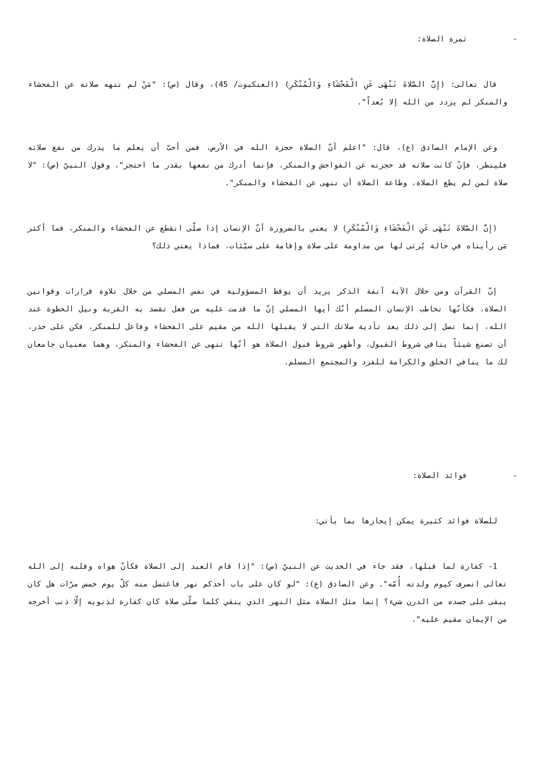- ثمرة الصلاة:
قال تعالى: (إِنَّ الصَّلاةَ تَنْهَى عَنِ الْفَحْشَاءِ وَالْمُنْكَرِ) (العنكبوت/ 45)، وقال (ص): "مَنْ لم تنهه صلاته عن الفحشاء والمنكر لم يزدد من الله إلا بُعداً".
وعن الإمام الصادق (ع)، قال: "اعلم أنّ الصلاة حجزة الله في الأرض، فمن أحبّ أن يعلم ما يدرك من نفع صلاته فلينظر، فإنْ كانت صلاته قد حجزته عن الفواحش والمنكر، فإنما أدرك من نفعها بقدر ما احتجز"، وقول النبيّ (ص): "لا صلاة لمن لم يطع الصلاة، وطاعة الصلاة أن تنهى عن الفحشاء والمنكر".
(إِنَّ الصَّلاةَ تَنْهَى عَنِ الْفَحْشَاءِ وَالْمُنْكَرِ) لا يعني بالضرورة أنّ الإنسان إذا صلّى انقطع عن الفحشاء والمنكر، فما أكثر مَن رأيناه في حالة يُرثى لها من مداومة على صلاة وإقامة على سيّئات، فماذا يعني ذلك؟
إنّ القرآن ومن خلال الآية آنفة الذكر يريد أن يوقظ المسؤولية في نفس المصلي من خلال تلاوة قرارات وقوانين الصلاة، فكأنّها تخاطب الإنسان المسلم أنّك أيها المصلي إنّ ما قدمت عليه من فعل تقصد به القربة ونيل الحظوة عند الله، إنما تصل إلى ذلك بعد تأدية صلاتك التي لا يقبلها الله من مقيم على الفحشاء وفاعل للمنكر، فكن على حذر، أن تصنع شيئاً ينافي شروط القبول، وأظهر شروط قبول الصلاة هو أنّها تنهى عن الفحشاء والمنكر، وهما معنيان جامعان لك ما ينافي الخلق والكرامة للفرد والمجتمع المسلم.
- فوائد الصلاة:
للصلاة فوائد كثيرة يمكن إيجازها بما يأتي:
1- كفارة لما قبلها، فقد جاء في الحديث عن النبيّ (ص): "إذا قام العبد إلى الصلاة فكأنّ هواه وقلبه إلى الله تعالى انصرف كيوم ولدته أُمّه". وعن الصادق (ع): "لو كان على باب أحدكم نهر فاغتسل منه كلّ يوم خمس مرّات هل كان يبقى على جسده من الدرن شيء؟ إنما مثل الصلاة مثل النهر الذي ينقي كلما صلّى صلاة كان كفارة لذنوبه إلّا ذنب أخرجه من الإيمان مقيم عليه".